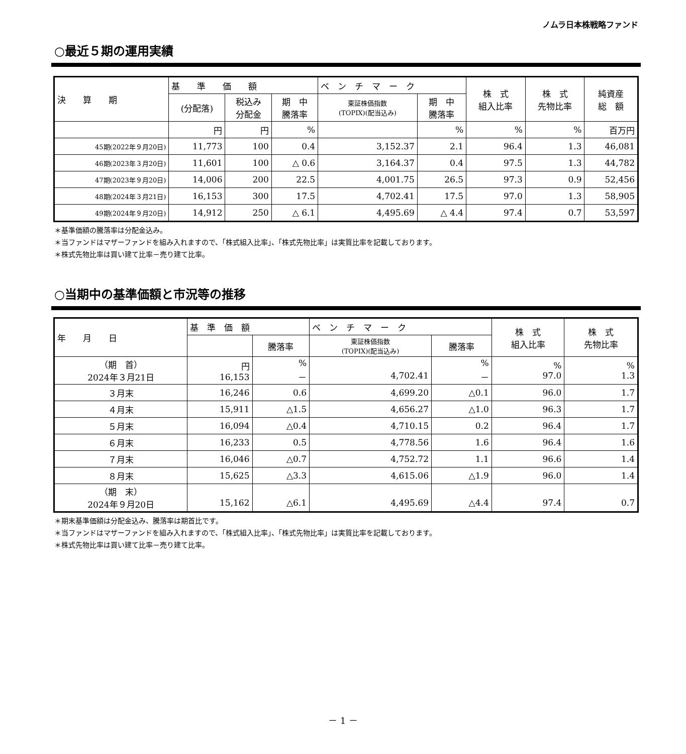ノムラ日本株戦略ファンド
○最近５期の運用実績
| 決 算 期 | 基 準 価 額 | | | ベ ン チ マ ー ク | | 株 式 組入比率 | 株 式 先物比率 | 純資産 総 額 |
| --- | --- | --- | --- | --- | --- | --- | --- | --- |
| | (分配落) | 税込み 分配金 | 期 中 騰落率 | 東証株価指数 (TOPIX)(配当込み) | 期 中 騰落率 | | | |
| | 円 | 円 | % | | % | % | % | 百万円 |
| 45期(2022年９月20日) | 11,773 | 100 | 0.4 | 3,152.37 | 2.1 | 96.4 | 1.3 | 46,081 |
| 46期(2023年３月20日) | 11,601 | 100 | △ 0.6 | 3,164.37 | 0.4 | 97.5 | 1.3 | 44,782 |
| 47期(2023年９月20日) | 14,006 | 200 | 22.5 | 4,001.75 | 26.5 | 97.3 | 0.9 | 52,456 |
| 48期(2024年３月21日) | 16,153 | 300 | 17.5 | 4,702.41 | 17.5 | 97.0 | 1.3 | 58,905 |
| 49期(2024年９月20日) | 14,912 | 250 | △ 6.1 | 4,495.69 | △ 4.4 | 97.4 | 0.7 | 53,597 |
＊基準価額の騰落率は分配金込み。
＊当ファンドはマザーファンドを組み入れますので、「株式組入比率」、「株式先物比率」は実質比率を記載しております。
＊株式先物比率は買い建て比率－売り建て比率。
○当期中の基準価額と市況等の推移
| 年 月 日 | 基 準 価 額 | | ベ ン チ マ ー ク | | 株 式 組入比率 | 株 式 先物比率 |
| --- | --- | --- | --- | --- | --- | --- |
| | | 騰落率 | 東証株価指数 (TOPIX)(配当込み) | 騰落率 | | |
| （期 首） 2024年３月21日 | 円 16,153 | % － | 4,702.41 | % － | % 97.0 | % 1.3 |
| ３月末 | 16,246 | 0.6 | 4,699.20 | △0.1 | 96.0 | 1.7 |
| ４月末 | 15,911 | △1.5 | 4,656.27 | △1.0 | 96.3 | 1.7 |
| ５月末 | 16,094 | △0.4 | 4,710.15 | 0.2 | 96.4 | 1.7 |
| ６月末 | 16,233 | 0.5 | 4,778.56 | 1.6 | 96.4 | 1.6 |
| ７月末 | 16,046 | △0.7 | 4,752.72 | 1.1 | 96.6 | 1.4 |
| ８月末 | 15,625 | △3.3 | 4,615.06 | △1.9 | 96.0 | 1.4 |
| （期 末） 2024年９月20日 | 15,162 | △6.1 | 4,495.69 | △4.4 | 97.4 | 0.7 |
＊期末基準価額は分配金込み、騰落率は期首比です。
＊当ファンドはマザーファンドを組み入れますので、「株式組入比率」、「株式先物比率」は実質比率を記載しております。
＊株式先物比率は買い建て比率－売り建て比率。
－ 1 －